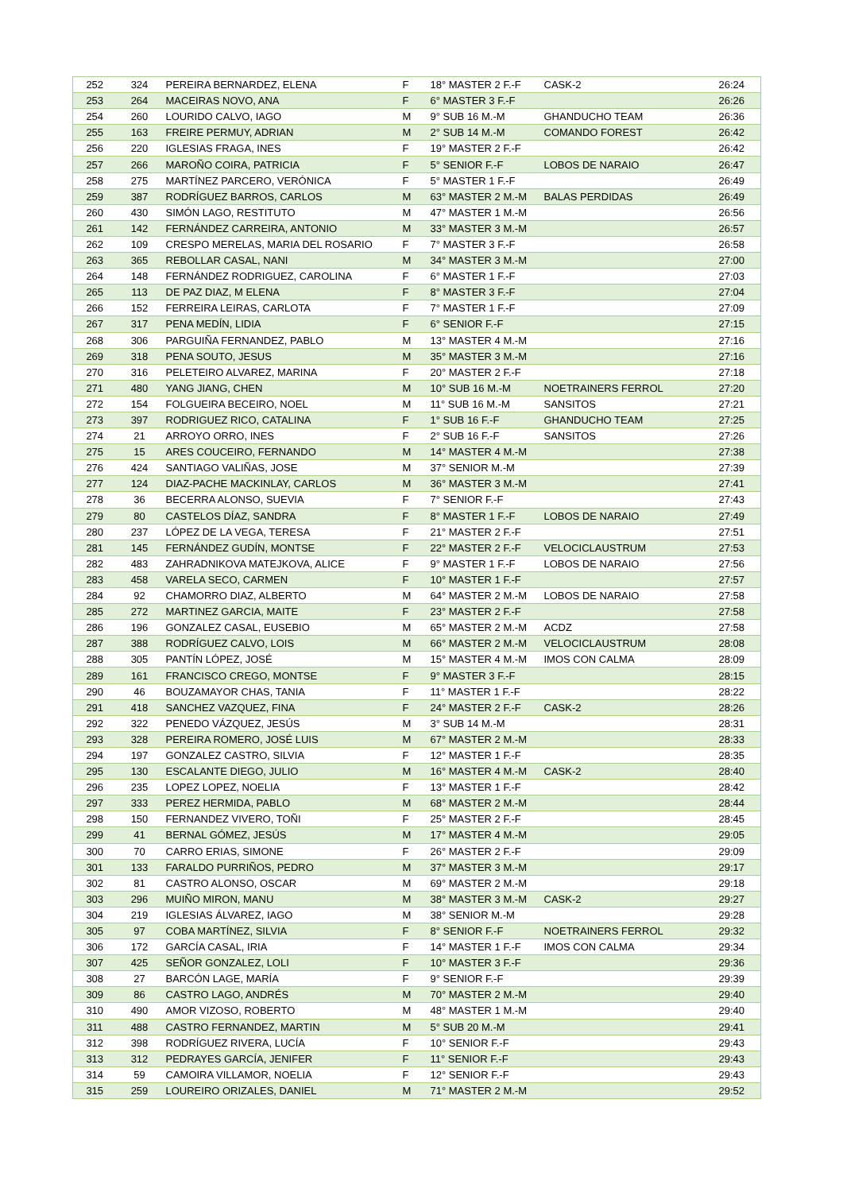| 252 | 324 | PEREIRA BERNARDEZ, ELENA | F | 18° MASTER 2 F.-F | CASK-2 | 26:24 |
| 253 | 264 | MACEIRAS NOVO, ANA | F | 6° MASTER 3 F.-F | | 26:26 |
| 254 | 260 | LOURIDO CALVO, IAGO | M | 9° SUB 16 M.-M | GHANDUCHO TEAM | 26:36 |
| 255 | 163 | FREIRE PERMUY, ADRIAN | M | 2° SUB 14 M.-M | COMANDO FOREST | 26:42 |
| 256 | 220 | IGLESIAS FRAGA, INES | F | 19° MASTER 2 F.-F | | 26:42 |
| 257 | 266 | MAROÑO COIRA, PATRICIA | F | 5° SENIOR F.-F | LOBOS DE NARAIO | 26:47 |
| 258 | 275 | MARTÍNEZ PARCERO, VERÓNICA | F | 5° MASTER 1 F.-F | | 26:49 |
| 259 | 387 | RODRÍGUEZ BARROS, CARLOS | M | 63° MASTER 2 M.-M | BALAS PERDIDAS | 26:49 |
| 260 | 430 | SIMÓN LAGO, RESTITUTO | M | 47° MASTER 1 M.-M | | 26:56 |
| 261 | 142 | FERNÁNDEZ CARREIRA, ANTONIO | M | 33° MASTER 3 M.-M | | 26:57 |
| 262 | 109 | CRESPO MERELAS, MARIA DEL ROSARIO | F | 7° MASTER 3 F.-F | | 26:58 |
| 263 | 365 | REBOLLAR CASAL, NANI | M | 34° MASTER 3 M.-M | | 27:00 |
| 264 | 148 | FERNÁNDEZ RODRIGUEZ, CAROLINA | F | 6° MASTER 1 F.-F | | 27:03 |
| 265 | 113 | DE PAZ DIAZ, M ELENA | F | 8° MASTER 3 F.-F | | 27:04 |
| 266 | 152 | FERREIRA LEIRAS, CARLOTA | F | 7° MASTER 1 F.-F | | 27:09 |
| 267 | 317 | PENA MEDÍN, LIDIA | F | 6° SENIOR F.-F | | 27:15 |
| 268 | 306 | PARGUIÑA FERNANDEZ, PABLO | M | 13° MASTER 4 M.-M | | 27:16 |
| 269 | 318 | PENA SOUTO, JESUS | M | 35° MASTER 3 M.-M | | 27:16 |
| 270 | 316 | PELETEIRO ALVAREZ, MARINA | F | 20° MASTER 2 F.-F | | 27:18 |
| 271 | 480 | YANG JIANG, CHEN | M | 10° SUB 16 M.-M | NOETRAINERS FERROL | 27:20 |
| 272 | 154 | FOLGUEIRA BECEIRO, NOEL | M | 11° SUB 16 M.-M | SANSITOS | 27:21 |
| 273 | 397 | RODRIGUEZ RICO, CATALINA | F | 1° SUB 16 F.-F | GHANDUCHO TEAM | 27:25 |
| 274 | 21 | ARROYO ORRO, INES | F | 2° SUB 16 F.-F | SANSITOS | 27:26 |
| 275 | 15 | ARES COUCEIRO, FERNANDO | M | 14° MASTER 4 M.-M | | 27:38 |
| 276 | 424 | SANTIAGO VALIÑAS, JOSE | M | 37° SENIOR M.-M | | 27:39 |
| 277 | 124 | DIAZ-PACHE MACKINLAY, CARLOS | M | 36° MASTER 3 M.-M | | 27:41 |
| 278 | 36 | BECERRA ALONSO, SUEVIA | F | 7° SENIOR F.-F | | 27:43 |
| 279 | 80 | CASTELOS DÍAZ, SANDRA | F | 8° MASTER 1 F.-F | LOBOS DE NARAIO | 27:49 |
| 280 | 237 | LÓPEZ DE LA VEGA, TERESA | F | 21° MASTER 2 F.-F | | 27:51 |
| 281 | 145 | FERNÁNDEZ GUDÍN, MONTSE | F | 22° MASTER 2 F.-F | VELOCICLAUSTRUM | 27:53 |
| 282 | 483 | ZAHRADNIKOVA MATEJKOVA, ALICE | F | 9° MASTER 1 F.-F | LOBOS DE NARAIO | 27:56 |
| 283 | 458 | VARELA SECO, CARMEN | F | 10° MASTER 1 F.-F | | 27:57 |
| 284 | 92 | CHAMORRO DIAZ, ALBERTO | M | 64° MASTER 2 M.-M | LOBOS DE NARAIO | 27:58 |
| 285 | 272 | MARTINEZ GARCIA, MAITE | F | 23° MASTER 2 F.-F | | 27:58 |
| 286 | 196 | GONZALEZ CASAL, EUSEBIO | M | 65° MASTER 2 M.-M | ACDZ | 27:58 |
| 287 | 388 | RODRÍGUEZ CALVO, LOIS | M | 66° MASTER 2 M.-M | VELOCICLAUSTRUM | 28:08 |
| 288 | 305 | PANTÍN LÓPEZ, JOSÉ | M | 15° MASTER 4 M.-M | IMOS CON CALMA | 28:09 |
| 289 | 161 | FRANCISCO CREGO, MONTSE | F | 9° MASTER 3 F.-F | | 28:15 |
| 290 | 46 | BOUZAMAYOR CHAS, TANIA | F | 11° MASTER 1 F.-F | | 28:22 |
| 291 | 418 | SANCHEZ VAZQUEZ, FINA | F | 24° MASTER 2 F.-F | CASK-2 | 28:26 |
| 292 | 322 | PENEDO VÁZQUEZ, JESÚS | M | 3° SUB 14 M.-M | | 28:31 |
| 293 | 328 | PEREIRA ROMERO, JOSÉ LUIS | M | 67° MASTER 2 M.-M | | 28:33 |
| 294 | 197 | GONZALEZ CASTRO, SILVIA | F | 12° MASTER 1 F.-F | | 28:35 |
| 295 | 130 | ESCALANTE DIEGO, JULIO | M | 16° MASTER 4 M.-M | CASK-2 | 28:40 |
| 296 | 235 | LOPEZ LOPEZ, NOELIA | F | 13° MASTER 1 F.-F | | 28:42 |
| 297 | 333 | PEREZ HERMIDA, PABLO | M | 68° MASTER 2 M.-M | | 28:44 |
| 298 | 150 | FERNANDEZ VIVERO, TOÑI | F | 25° MASTER 2 F.-F | | 28:45 |
| 299 | 41 | BERNAL GÓMEZ, JESÚS | M | 17° MASTER 4 M.-M | | 29:05 |
| 300 | 70 | CARRO ERIAS, SIMONE | F | 26° MASTER 2 F.-F | | 29:09 |
| 301 | 133 | FARALDO PURRIÑOS, PEDRO | M | 37° MASTER 3 M.-M | | 29:17 |
| 302 | 81 | CASTRO ALONSO, OSCAR | M | 69° MASTER 2 M.-M | | 29:18 |
| 303 | 296 | MUIÑO MIRON, MANU | M | 38° MASTER 3 M.-M | CASK-2 | 29:27 |
| 304 | 219 | IGLESIAS ÁLVAREZ, IAGO | M | 38° SENIOR M.-M | | 29:28 |
| 305 | 97 | COBA MARTÍNEZ, SILVIA | F | 8° SENIOR F.-F | NOETRAINERS FERROL | 29:32 |
| 306 | 172 | GARCÍA CASAL, IRIA | F | 14° MASTER 1 F.-F | IMOS CON CALMA | 29:34 |
| 307 | 425 | SEÑOR GONZALEZ, LOLI | F | 10° MASTER 3 F.-F | | 29:36 |
| 308 | 27 | BARCÓN LAGE, MARÍA | F | 9° SENIOR F.-F | | 29:39 |
| 309 | 86 | CASTRO LAGO, ANDRÉS | M | 70° MASTER 2 M.-M | | 29:40 |
| 310 | 490 | AMOR VIZOSO, ROBERTO | M | 48° MASTER 1 M.-M | | 29:40 |
| 311 | 488 | CASTRO FERNANDEZ, MARTIN | M | 5° SUB 20 M.-M | | 29:41 |
| 312 | 398 | RODRÍGUEZ RIVERA, LUCÍA | F | 10° SENIOR F.-F | | 29:43 |
| 313 | 312 | PEDRAYES GARCÍA, JENIFER | F | 11° SENIOR F.-F | | 29:43 |
| 314 | 59 | CAMOIRA VILLAMOR, NOELIA | F | 12° SENIOR F.-F | | 29:43 |
| 315 | 259 | LOUREIRO ORIZALES, DANIEL | M | 71° MASTER 2 M.-M | | 29:52 |